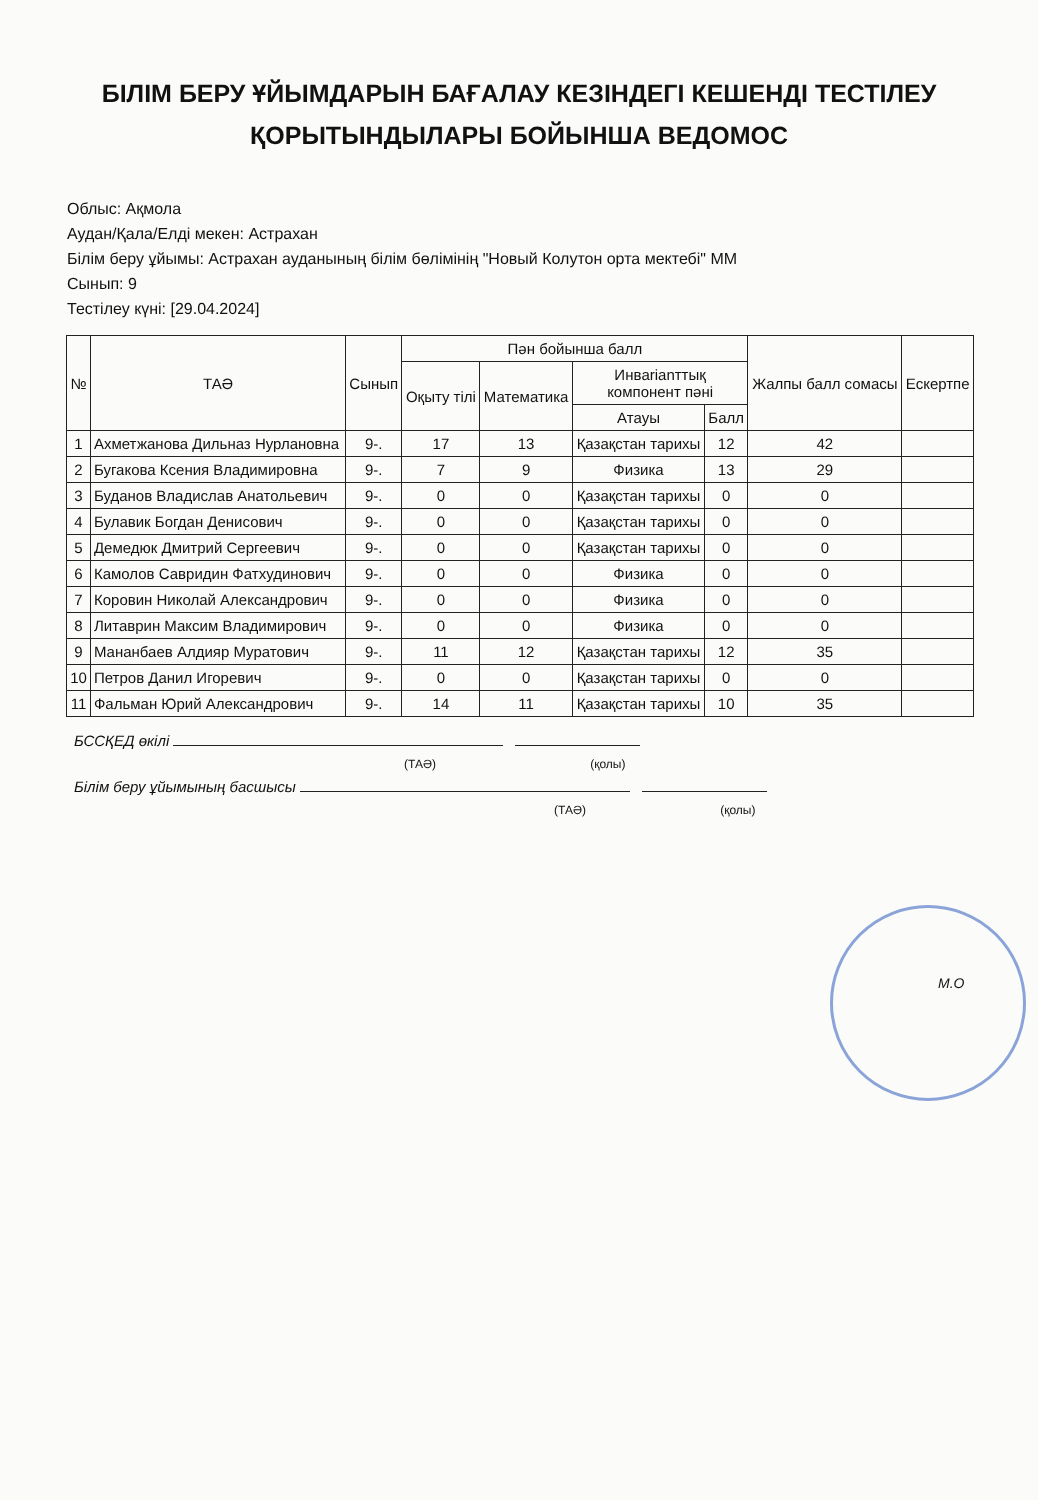БІЛІМ БЕРУ ҰЙЫМДАРЫН БАҒАЛАУ КЕЗІНДЕГІ КЕШЕНДІ ТЕСТІЛЕУ
ҚОРЫТЫНДЫЛАРЫ БОЙЫНША ВЕДОМОС
Облыс: Ақмола
Аудан/Қала/Елді мекен: Астрахан
Білім беру ұйымы: Астрахан ауданының білім бөлімінің "Новый Колутон орта мектебі" ММ
Сынып: 9
Тестілеу күні: [29.04.2024]
| № | ТАӘ | Сынып | Пән бойынша балл | | | | Жалпы балл сомасы | Ескертпе |
| --- | --- | --- | --- | --- | --- | --- | --- | --- |
| | | | Оқыту тілі | Математика | Инвarianттық компонент пәні | | | |
| | | | | | Атауы | Балл | | |
| 1 | Ахметжанова Дильназ Нурлановна | 9-. | 17 | 13 | Қазақстан тарихы | 12 | 42 | |
| 2 | Бугакова Ксения Владимировна | 9-. | 7 | 9 | Физика | 13 | 29 | |
| 3 | Буданов Владислав Анатольевич | 9-. | 0 | 0 | Қазақстан тарихы | 0 | 0 | |
| 4 | Булавик Богдан Денисович | 9-. | 0 | 0 | Қазақстан тарихы | 0 | 0 | |
| 5 | Демедюк Дмитрий Сергеевич | 9-. | 0 | 0 | Қазақстан тарихы | 0 | 0 | |
| 6 | Камолов Савридин Фатхудинович | 9-. | 0 | 0 | Физика | 0 | 0 | |
| 7 | Коровин Николай Александрович | 9-. | 0 | 0 | Физика | 0 | 0 | |
| 8 | Литаврин Максим Владимирович | 9-. | 0 | 0 | Физика | 0 | 0 | |
| 9 | Мананбаев Алдияр Муратович | 9-. | 11 | 12 | Қазақстан тарихы | 12 | 35 | |
| 10 | Петров Данил Игоревич | 9-. | 0 | 0 | Қазақстан тарихы | 0 | 0 | |
| 11 | Фальман Юрий Александрович | 9-. | 14 | 11 | Қазақстан тарихы | 10 | 35 | |
БССҚЕД өкілі
(ТАӘ) (қолы)
Білім беру ұйымының басшысы
(ТАӘ) (қолы)
М.О